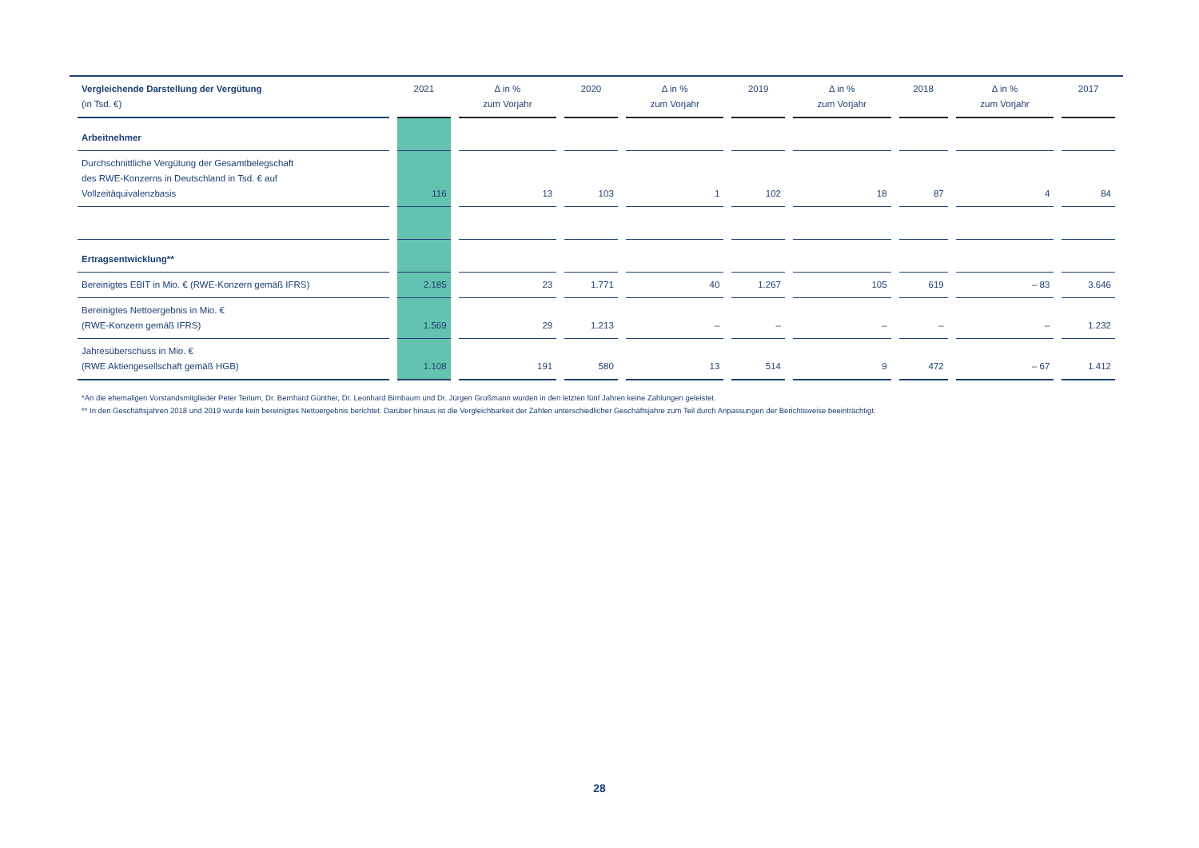| Vergleichende Darstellung der Vergütung (in Tsd. €) | 2021 | Δ in % zum Vorjahr | 2020 | Δ in % zum Vorjahr | 2019 | Δ in % zum Vorjahr | 2018 | Δ in % zum Vorjahr | 2017 |
| --- | --- | --- | --- | --- | --- | --- | --- | --- | --- |
| Arbeitnehmer | | | | | | | | | |
| Durchschnittliche Vergütung der Gesamtbelegschaft des RWE-Konzerns in Deutschland in Tsd. € auf Vollzeitäquivalenzbasis | 116 | 13 | 103 | 1 | 102 | 18 | 87 | 4 | 84 |
| Ertragsentwicklung** | | | | | | | | | |
| Bereinigtes EBIT in Mio. € (RWE-Konzern gemäß IFRS) | 2.185 | 23 | 1.771 | 40 | 1.267 | 105 | 619 | – 83 | 3.646 |
| Bereinigtes Nettoergebnis in Mio. € (RWE-Konzern gemäß IFRS) | 1.569 | 29 | 1.213 | – | – | – | – | – | 1.232 |
| Jahresüberschuss in Mio. € (RWE Aktiengesellschaft gemäß HGB) | 1.108 | 191 | 580 | 13 | 514 | 9 | 472 | – 67 | 1.412 |
*An die ehemaligen Vorstandsmitglieder Peter Terium, Dr. Bernhard Günther, Dr. Leonhard Birnbaum und Dr. Jürgen Großmann wurden in den letzten fünf Jahren keine Zahlungen geleistet.
** In den Geschäftsjahren 2018 und 2019 wurde kein bereinigtes Nettoergebnis berichtet. Darüber hinaus ist die Vergleichbarkeit der Zahlen unterschiedlicher Geschäftsjahre zum Teil durch Anpassungen der Berichtsweise beeinträchtigt.
28